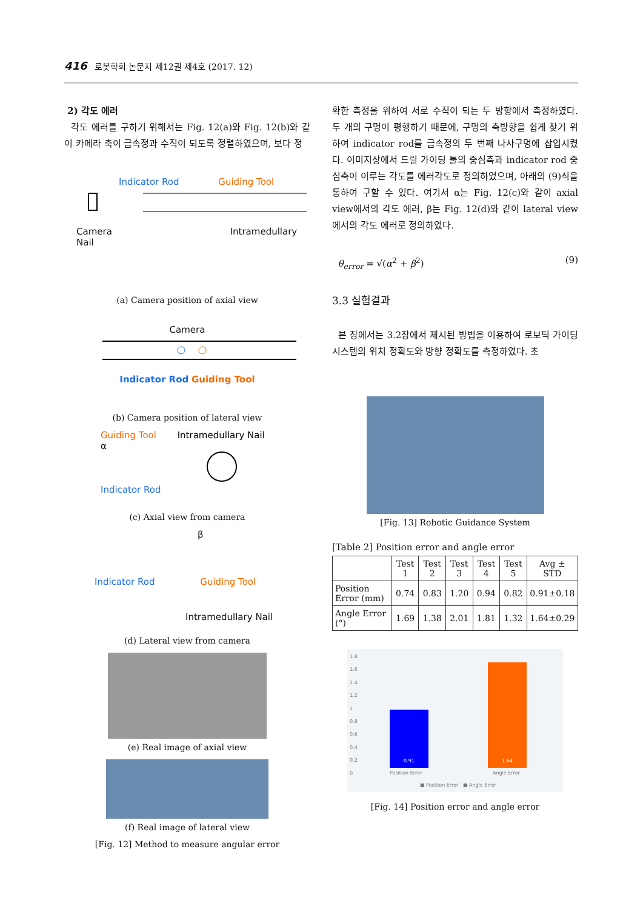416 로봇학회 논문지 제12권 제4호 (2017. 12)
2) 각도 에러
각도 에러를 구하기 위해서는 Fig. 12(a)와 Fig. 12(b)와 같이 카메라 축이 금속정과 수직이 되도록 정렬하였으며, 보다 정
Indicator Rod Guiding Tool
Camera Intramedullary Nail
(a) Camera position of axial view
Camera
Indicator Rod Guiding Tool
(b) Camera position of lateral view
Guiding Tool Intramedullary Nail
α
Indicator Rod
(c) Axial view from camera
β
Indicator Rod Guiding Tool
Intramedullary Nail
(d) Lateral view from camera
(e) Real image of axial view
(f) Real image of lateral view
[Fig. 12] Method to measure angular error
확한 측정을 위하여 서로 수직이 되는 두 방향에서 측정하였다. 두 개의 구멍이 평행하기 때문에, 구멍의 축방향을 쉽게 찾기 위하여 indicator rod를 금속정의 두 번째 나사구멍에 삽입시켰다. 이미지상에서 드릴 가이딩 툴의 중심축과 indicator rod 중심축이 이루는 각도를 에러각도로 정의하였으며, 아래의 (9)식을 통하여 구할 수 있다. 여기서 α는 Fig. 12(c)와 같이 axial view에서의 각도 에러, β는 Fig. 12(d)와 같이 lateral view에서의 각도 에러로 정의하였다.
θ<sub>error</sub> = √(α<sup>2</sup> + β<sup>2</sup>) (9)
3.3 실험결과
본 장에서는 3.2장에서 제시된 방법을 이용하여 로보틱 가이딩 시스템의 위치 정확도와 방향 정확도를 측정하였다. 초
[Fig. 13] Robotic Guidance System
[Table 2] Position error and angle error
| | Test 1 | Test 2 | Test 3 | Test 4 | Test 5 | Avg ± STD |
| --- | --- | --- | --- | --- | --- | --- |
| Position Error (mm) | 0.74 | 0.83 | 1.20 | 0.94 | 0.82 | 0.91±0.18 |
| Angle Error (°) | 1.69 | 1.38 | 2.01 | 1.81 | 1.32 | 1.64±0.29 |
1.8
1.6
1.4
1.2
1
0.8
0.6
0.4
0.2
0
0.91
1.64
Position Error Angle Error
■ Position Error ■ Angle Error
[Fig. 14] Position error and angle error